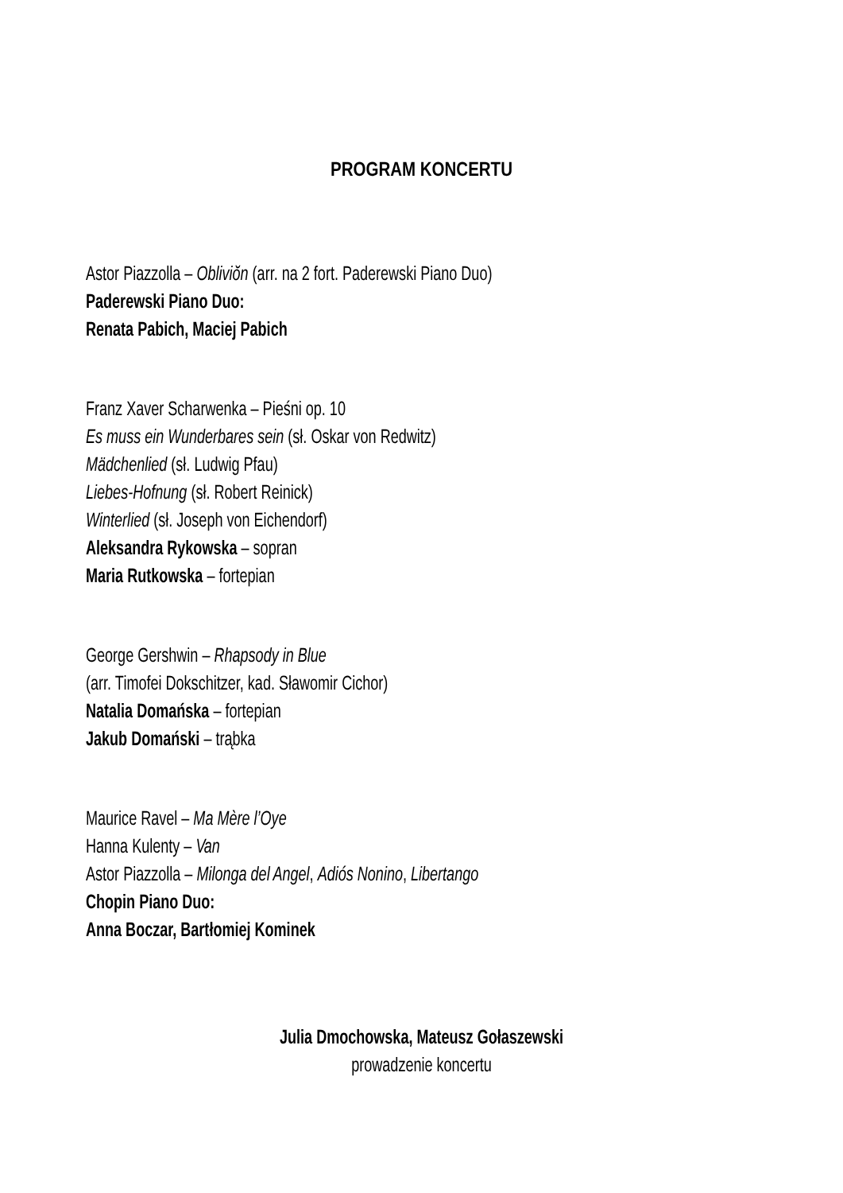PROGRAM KONCERTU
Astor Piazzolla – Obliviŏn (arr. na 2 fort. Paderewski Piano Duo)
Paderewski Piano Duo:
Renata Pabich, Maciej Pabich
Franz Xaver Scharwenka – Pieśni op. 10
Es muss ein Wunderbares sein (sł. Oskar von Redwitz)
Mädchenlied (sł. Ludwig Pfau)
Liebes-Hofnung (sł. Robert Reinick)
Winterlied (sł. Joseph von Eichendorf)
Aleksandra Rykowska – sopran
Maria Rutkowska – fortepian
George Gershwin – Rhapsody in Blue
(arr. Timofei Dokschitzer, kad. Sławomir Cichor)
Natalia Domańska – fortepian
Jakub Domański – trąbka
Maurice Ravel – Ma Mère l’Oye
Hanna Kulenty – Van
Astor Piazzolla – Milonga del Angel, Adiós Nonino, Libertango
Chopin Piano Duo:
Anna Boczar, Bartłomiej Kominek
Julia Dmochowska, Mateusz Gołaszewski
prowadzenie koncertu